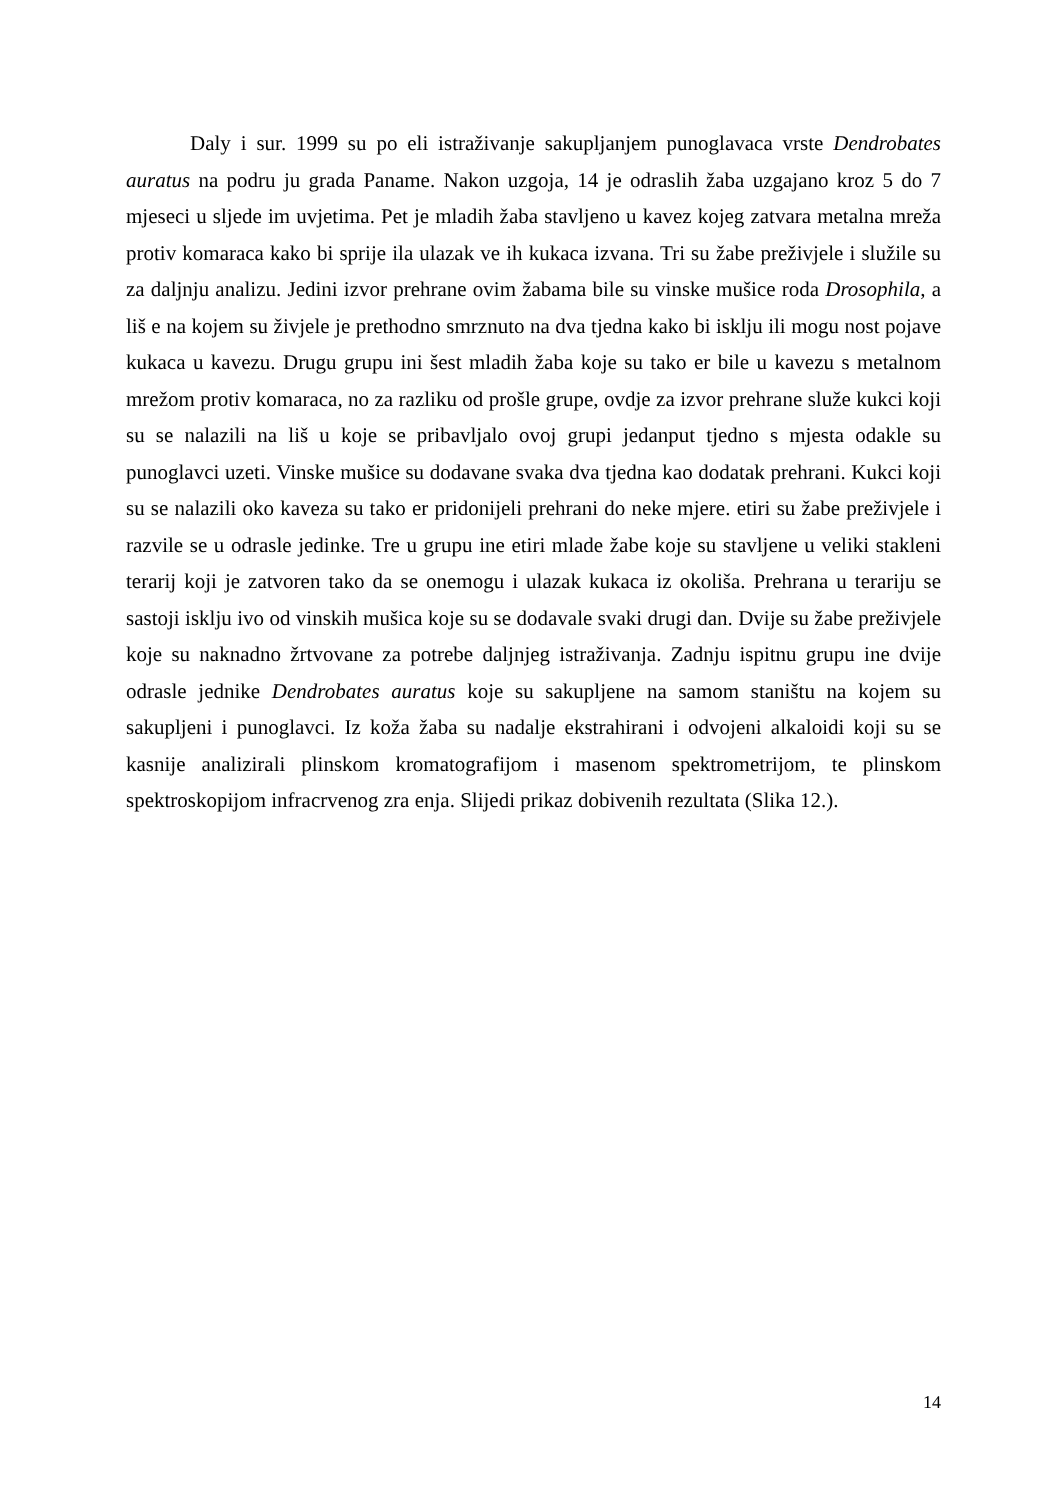Daly i sur. 1999 su po eli istraživanje sakupljanjem punoglavaca vrste Dendrobates auratus na podru ju grada Paname. Nakon uzgoja, 14 je odraslih žaba uzgajano kroz 5 do 7 mjeseci u sljede im uvjetima. Pet je mladih žaba stavljeno u kavez kojeg zatvara metalna mreža protiv komaraca kako bi sprije ila ulazak ve ih kukaca izvana. Tri su žabe preživjele i služile su za daljnju analizu. Jedini izvor prehrane ovim žabama bile su vinske mušice roda Drosophila, a liš e na kojem su živjele je prethodno smrznuto na dva tjedna kako bi isklju ili mogu nost pojave kukaca u kavezu. Drugu grupu ini šest mladih žaba koje su tako er bile u kavezu s metalnom mrežom protiv komaraca, no za razliku od prošle grupe, ovdje za izvor prehrane služe kukci koji su se nalazili na liš u koje se pribavljalo ovoj grupi jedanput tjedno s mjesta odakle su punoglavci uzeti. Vinske mušice su dodavane svaka dva tjedna kao dodatak prehrani. Kukci koji su se nalazili oko kaveza su tako er pridonijeli prehrani do neke mjere. etiri su žabe preživjele i razvile se u odrasle jedinke. Tre u grupu ine etiri mlade žabe koje su stavljene u veliki stakleni terarij koji je zatvoren tako da se onemogu i ulazak kukaca iz okoliša. Prehrana u terariju se sastoji isklju ivo od vinskih mušica koje su se dodavale svaki drugi dan. Dvije su žabe preživjele koje su naknadno žrtvovane za potrebe daljnjeg istraživanja. Zadnju ispitnu grupu ine dvije odrasle jednike Dendrobates auratus koje su sakupljene na samom staništu na kojem su sakupljeni i punoglavci. Iz koža žaba su nadalje ekstrahirani i odvojeni alkaloidi koji su se kasnije analizirali plinskom kromatografijom i masenom spektrometrijom, te plinskom spektroskopijom infracrvenog zra enja. Slijedi prikaz dobivenih rezultata (Slika 12.).
14